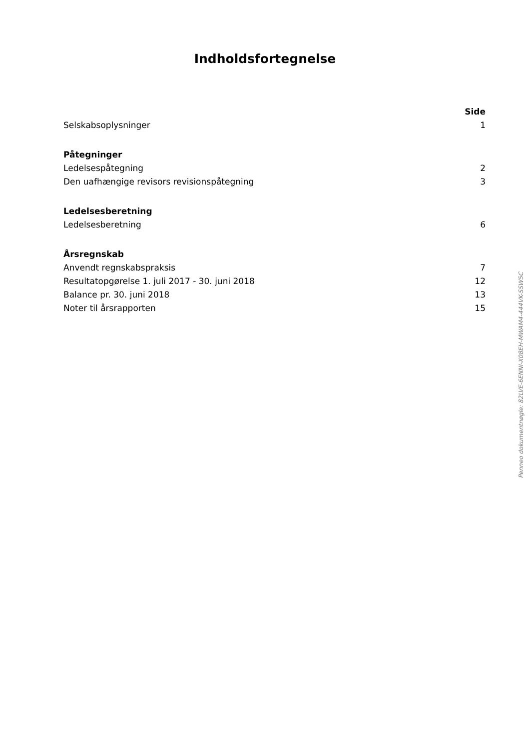Indholdsfortegnelse
Side
Selskabsoplysninger 1
Påtegninger
Ledelsespåtegning 2
Den uafhængige revisors revisionspåtegning 3
Ledelsesberetning
Ledelsesberetning 6
Årsregnskab
Anvendt regnskabspraksis 7
Resultatopgørelse 1. juli 2017 - 30. juni 2018 12
Balance pr. 30. juni 2018 13
Noter til årsrapporten 15
Penneo dokumentnøgle: 82LVE-6ENNI-X08EH-MWAM4-444VK-SSW5C